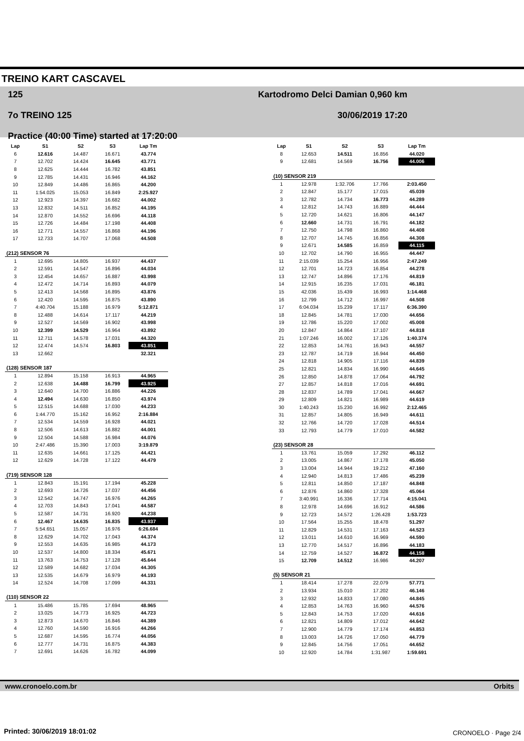TREINO KART CASCAVEL
125
7o TREINO 125
Practice (40:00 Time) started at 17:20:00
Kartodromo Delci Damian 0,960 km
30/06/2019 17:20
| Lap | S1 | S2 | S3 | Lap Tm |
| --- | --- | --- | --- | --- |
| 6 | 12.616 | 14.487 | 16.671 | 43.774 |
| 7 | 12.702 | 14.424 | 16.645 | 43.771 |
| 8 | 12.625 | 14.444 | 16.782 | 43.851 |
| 9 | 12.785 | 14.431 | 16.946 | 44.162 |
| 10 | 12.849 | 14.486 | 16.865 | 44.200 |
| 11 | 1:54.025 | 15.053 | 16.849 | 2:25.927 |
| 12 | 12.923 | 14.397 | 16.682 | 44.002 |
| 13 | 12.832 | 14.511 | 16.852 | 44.195 |
| 14 | 12.870 | 14.552 | 16.696 | 44.118 |
| 15 | 12.726 | 14.484 | 17.198 | 44.408 |
| 16 | 12.771 | 14.557 | 16.868 | 44.196 |
| 17 | 12.733 | 14.707 | 17.068 | 44.508 |
| (212) SENSOR 76 | | | | |
| 1 | 12.695 | 14.805 | 16.937 | 44.437 |
| 2 | 12.591 | 14.547 | 16.896 | 44.034 |
| 3 | 12.454 | 14.657 | 16.887 | 43.998 |
| 4 | 12.472 | 14.714 | 16.893 | 44.079 |
| 5 | 12.413 | 14.568 | 16.895 | 43.876 |
| 6 | 12.420 | 14.595 | 16.875 | 43.890 |
| 7 | 4:40.704 | 15.188 | 16.979 | 5:12.871 |
| 8 | 12.488 | 14.614 | 17.117 | 44.219 |
| 9 | 12.527 | 14.569 | 16.902 | 43.998 |
| 10 | 12.399 | 14.529 | 16.964 | 43.892 |
| 11 | 12.711 | 14.578 | 17.031 | 44.320 |
| 12 | 12.474 | 14.574 | 16.803 | 43.851 |
| 13 | 12.662 | | | 32.321 |
| (128) SENSOR 187 | | | | |
| 1 | 12.894 | 15.158 | 16.913 | 44.965 |
| 2 | 12.638 | 14.488 | 16.799 | 43.925 |
| 3 | 12.640 | 14.700 | 16.886 | 44.226 |
| 4 | 12.494 | 14.630 | 16.850 | 43.974 |
| 5 | 12.515 | 14.688 | 17.030 | 44.233 |
| 6 | 1:44.770 | 15.162 | 16.952 | 2:16.884 |
| 7 | 12.534 | 14.559 | 16.928 | 44.021 |
| 8 | 12.506 | 14.613 | 16.882 | 44.001 |
| 9 | 12.504 | 14.588 | 16.984 | 44.076 |
| 10 | 2:47.486 | 15.390 | 17.003 | 3:19.879 |
| 11 | 12.635 | 14.661 | 17.125 | 44.421 |
| 12 | 12.629 | 14.728 | 17.122 | 44.479 |
| (719) SENSOR 128 | | | | |
| 1 | 12.843 | 15.191 | 17.194 | 45.228 |
| 2 | 12.693 | 14.726 | 17.037 | 44.456 |
| 3 | 12.542 | 14.747 | 16.976 | 44.265 |
| 4 | 12.703 | 14.843 | 17.041 | 44.587 |
| 5 | 12.587 | 14.731 | 16.920 | 44.238 |
| 6 | 12.467 | 14.635 | 16.835 | 43.937 |
| 7 | 5:54.651 | 15.057 | 16.976 | 6:26.684 |
| 8 | 12.629 | 14.702 | 17.043 | 44.374 |
| 9 | 12.553 | 14.635 | 16.985 | 44.173 |
| 10 | 12.537 | 14.800 | 18.334 | 45.671 |
| 11 | 13.763 | 14.753 | 17.128 | 45.644 |
| 12 | 12.589 | 14.682 | 17.034 | 44.305 |
| 13 | 12.535 | 14.679 | 16.979 | 44.193 |
| 14 | 12.524 | 14.708 | 17.099 | 44.331 |
| (110) SENSOR 22 | | | | |
| 1 | 15.486 | 15.785 | 17.694 | 48.965 |
| 2 | 13.025 | 14.773 | 16.925 | 44.723 |
| 3 | 12.873 | 14.670 | 16.846 | 44.389 |
| 4 | 12.760 | 14.590 | 16.916 | 44.266 |
| 5 | 12.687 | 14.595 | 16.774 | 44.056 |
| 6 | 12.777 | 14.731 | 16.875 | 44.383 |
| 7 | 12.691 | 14.626 | 16.782 | 44.099 |
| Lap | S1 | S2 | S3 | Lap Tm |
| --- | --- | --- | --- | --- |
| 8 | 12.653 | 14.511 | 16.856 | 44.020 |
| 9 | 12.681 | 14.569 | 16.756 | 44.006 |
| (10) SENSOR 219 | | | | |
| 1 | 12.978 | 1:32.706 | 17.766 | 2:03.450 |
| 2 | 12.847 | 15.177 | 17.015 | 45.039 |
| 3 | 12.782 | 14.734 | 16.773 | 44.289 |
| 4 | 12.812 | 14.743 | 16.889 | 44.444 |
| 5 | 12.720 | 14.621 | 16.806 | 44.147 |
| 6 | 12.660 | 14.731 | 16.791 | 44.182 |
| 7 | 12.750 | 14.798 | 16.860 | 44.408 |
| 8 | 12.707 | 14.745 | 16.856 | 44.308 |
| 9 | 12.671 | 14.585 | 16.859 | 44.115 |
| 10 | 12.702 | 14.790 | 16.955 | 44.447 |
| 11 | 2:15.039 | 15.254 | 16.956 | 2:47.249 |
| 12 | 12.701 | 14.723 | 16.854 | 44.278 |
| 13 | 12.747 | 14.896 | 17.176 | 44.819 |
| 14 | 12.915 | 16.235 | 17.031 | 46.181 |
| 15 | 42.036 | 15.439 | 16.993 | 1:14.468 |
| 16 | 12.799 | 14.712 | 16.997 | 44.508 |
| 17 | 6:04.034 | 15.239 | 17.117 | 6:36.390 |
| 18 | 12.845 | 14.781 | 17.030 | 44.656 |
| 19 | 12.786 | 15.220 | 17.002 | 45.008 |
| 20 | 12.847 | 14.864 | 17.107 | 44.818 |
| 21 | 1:07.246 | 16.002 | 17.126 | 1:40.374 |
| 22 | 12.853 | 14.761 | 16.943 | 44.557 |
| 23 | 12.787 | 14.719 | 16.944 | 44.450 |
| 24 | 12.818 | 14.905 | 17.116 | 44.839 |
| 25 | 12.821 | 14.834 | 16.990 | 44.645 |
| 26 | 12.850 | 14.878 | 17.064 | 44.792 |
| 27 | 12.857 | 14.818 | 17.016 | 44.691 |
| 28 | 12.837 | 14.789 | 17.041 | 44.667 |
| 29 | 12.809 | 14.821 | 16.989 | 44.619 |
| 30 | 1:40.243 | 15.230 | 16.992 | 2:12.465 |
| 31 | 12.857 | 14.805 | 16.949 | 44.611 |
| 32 | 12.766 | 14.720 | 17.028 | 44.514 |
| 33 | 12.793 | 14.779 | 17.010 | 44.582 |
| (23) SENSOR 28 | | | | |
| 1 | 13.761 | 15.059 | 17.292 | 46.112 |
| 2 | 13.005 | 14.867 | 17.178 | 45.050 |
| 3 | 13.004 | 14.944 | 19.212 | 47.160 |
| 4 | 12.940 | 14.813 | 17.486 | 45.239 |
| 5 | 12.811 | 14.850 | 17.187 | 44.848 |
| 6 | 12.876 | 14.860 | 17.328 | 45.064 |
| 7 | 3:40.991 | 16.336 | 17.714 | 4:15.041 |
| 8 | 12.978 | 14.696 | 16.912 | 44.586 |
| 9 | 12.723 | 14.572 | 1:26.428 | 1:53.723 |
| 10 | 17.564 | 15.255 | 18.478 | 51.297 |
| 11 | 12.829 | 14.531 | 17.163 | 44.523 |
| 12 | 13.011 | 14.610 | 16.969 | 44.590 |
| 13 | 12.770 | 14.517 | 16.896 | 44.183 |
| 14 | 12.759 | 14.527 | 16.872 | 44.158 |
| 15 | 12.709 | 14.512 | 16.986 | 44.207 |
| (5) SENSOR 21 | | | | |
| 1 | 18.414 | 17.278 | 22.079 | 57.771 |
| 2 | 13.934 | 15.010 | 17.202 | 46.146 |
| 3 | 12.932 | 14.833 | 17.080 | 44.845 |
| 4 | 12.853 | 14.763 | 16.960 | 44.576 |
| 5 | 12.843 | 14.753 | 17.020 | 44.616 |
| 6 | 12.821 | 14.809 | 17.012 | 44.642 |
| 7 | 12.900 | 14.779 | 17.174 | 44.853 |
| 8 | 13.003 | 14.726 | 17.050 | 44.779 |
| 9 | 12.845 | 14.756 | 17.051 | 44.652 |
| 10 | 12.920 | 14.784 | 1:31.987 | 1:59.691 |
www.cronoelo.com.br Orbits
Printed: 30/06/2019 18:01:02 CRONOELO · Page 2/4